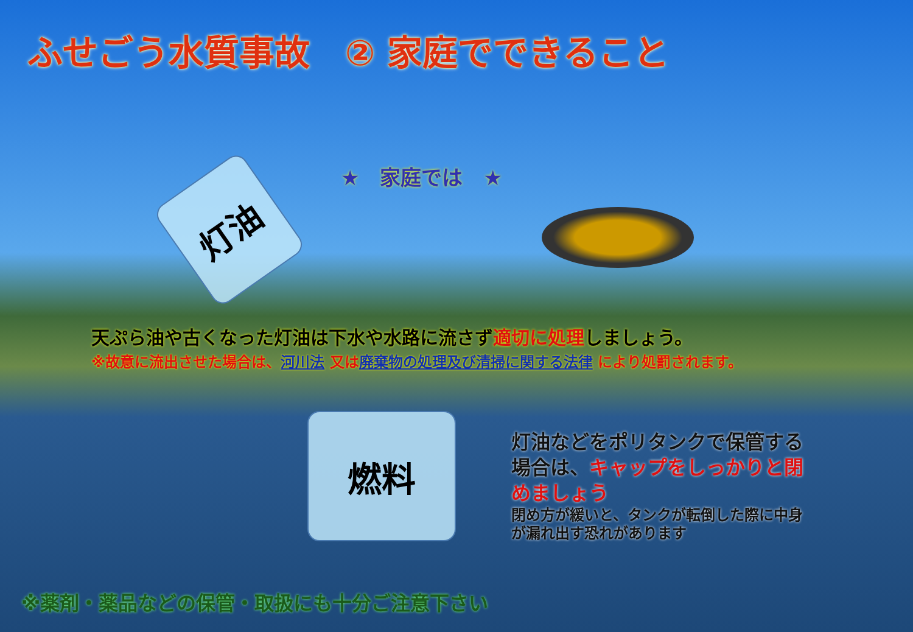ふせごう水質事故　② 家庭でできること
灯油
燃料
★　家庭では　★
天ぷら油や古くなった灯油は下水や水路に流さず適切に処理しましょう。
※故意に流出させた場合は、河川法 又は廃棄物の処理及び清掃に関する法律 により処罰されます。
灯油などをポリタンクで保管する場合は、キャップをしっかりと閉めましょう
閉め方が緩いと、タンクが転倒した際に中身が漏れ出す恐れがあります
※薬剤・薬品などの保管・取扱にも十分ご注意下さい